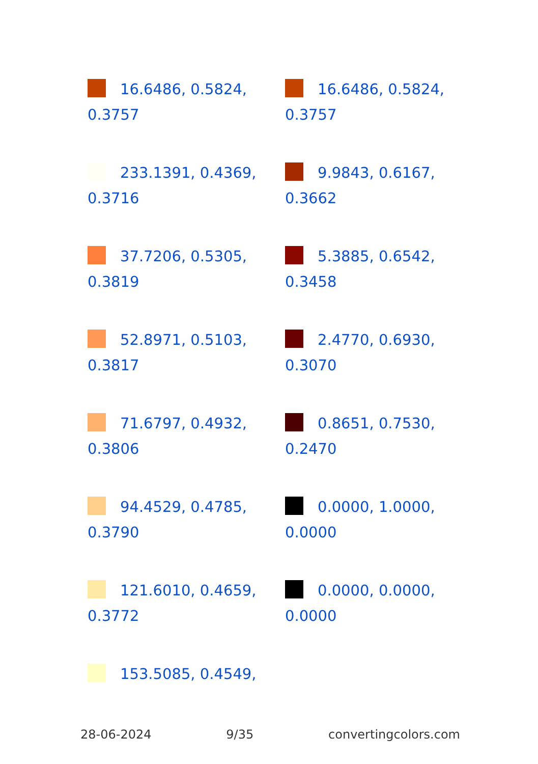16.6486, 0.5824, 0.3757
16.6486, 0.5824, 0.3757
233.1391, 0.4369, 0.3716
9.9843, 0.6167, 0.3662
37.7206, 0.5305, 0.3819
5.3885, 0.6542, 0.3458
52.8971, 0.5103, 0.3817
2.4770, 0.6930, 0.3070
71.6797, 0.4932, 0.3806
0.8651, 0.7530, 0.2470
94.4529, 0.4785, 0.3790
0.0000, 1.0000, 0.0000
121.6010, 0.4659, 0.3772
0.0000, 0.0000, 0.0000
153.5085, 0.4549,
28-06-2024 9/35 convertingcolors.com